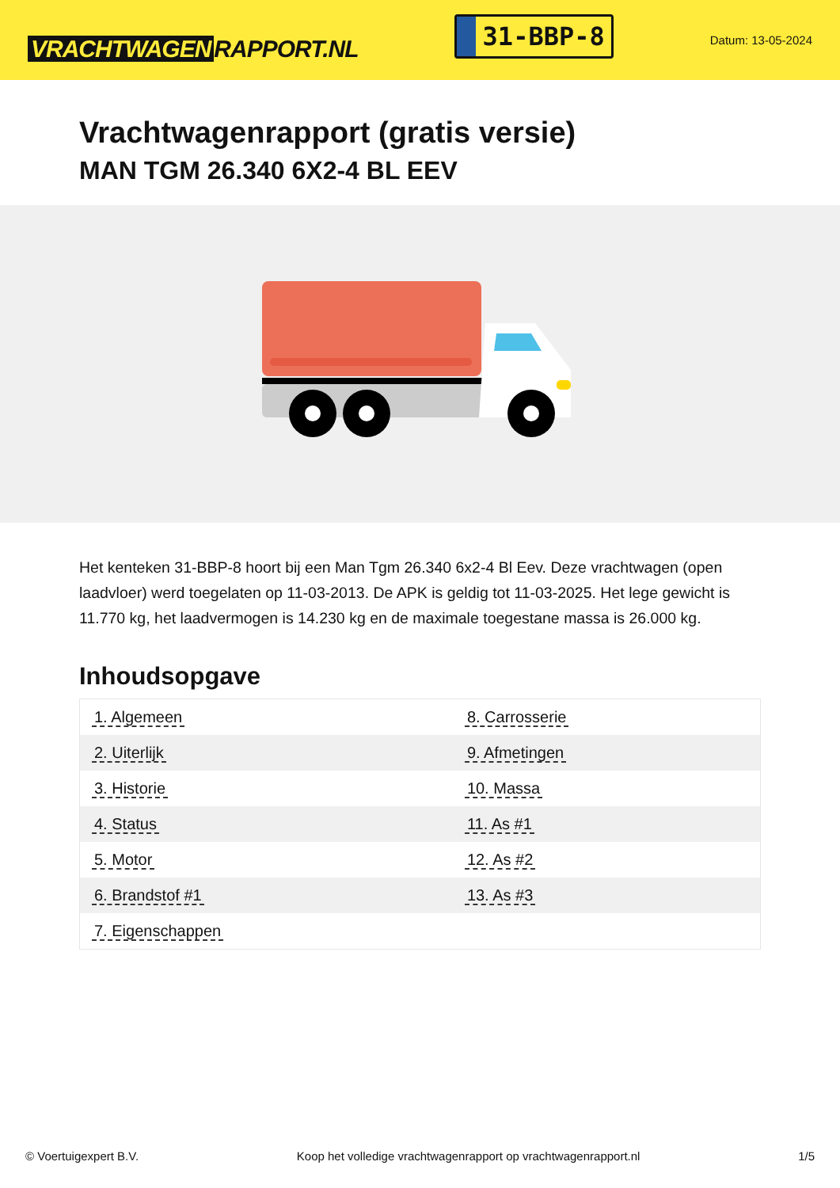VRACHTWAGEN RAPPORT.NL
31-BBP-8
Datum: 13-05-2024
Vrachtwagenrapport (gratis versie)
MAN TGM 26.340 6X2-4 BL EEV
Het kenteken 31-BBP-8 hoort bij een Man Tgm 26.340 6x2-4 Bl Eev. Deze vrachtwagen (open laadvloer) werd toegelaten op 11-03-2013. De APK is geldig tot 11-03-2025. Het lege gewicht is 11.770 kg, het laadvermogen is 14.230 kg en de maximale toegestane massa is 26.000 kg.
Inhoudsopgave
| 1. Algemeen | 8. Carrosserie |
| 2. Uiterlijk | 9. Afmetingen |
| 3. Historie | 10. Massa |
| 4. Status | 11. As #1 |
| 5. Motor | 12. As #2 |
| 6. Brandstof #1 | 13. As #3 |
| 7. Eigenschappen | |
© Voertuigexpert B.V. Koop het volledige vrachtwagenrapport op vrachtwagenrapport.nl
1/5